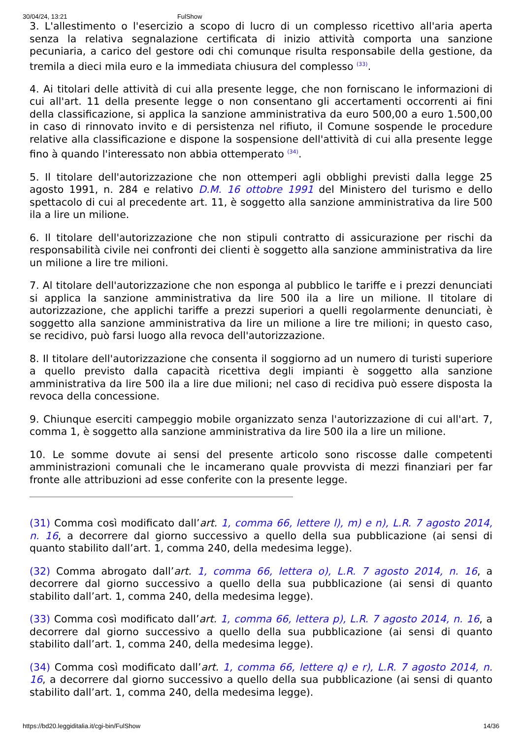30/04/24, 13:21 FulShow
3. L'allestimento o l'esercizio a scopo di lucro di un complesso ricettivo all'aria aperta senza la relativa segnalazione certificata di inizio attività comporta una sanzione pecuniaria, a carico del gestore odi chi comunque risulta responsabile della gestione, da tremila a dieci mila euro e la immediata chiusura del complesso <sup>(33)</sup>.
4. Ai titolari delle attività di cui alla presente legge, che non forniscano le informazioni di cui all'art. 11 della presente legge o non consentano gli accertamenti occorrenti ai fini della classificazione, si applica la sanzione amministrativa da euro 500,00 a euro 1.500,00 in caso di rinnovato invito e di persistenza nel rifiuto, il Comune sospende le procedure relative alla classificazione e dispone la sospensione dell'attività di cui alla presente legge fino à quando l'interessato non abbia ottemperato <sup>(34)</sup>.
5. Il titolare dell'autorizzazione che non ottemperi agli obblighi previsti dalla legge 25 agosto 1991, n. 284 e relativo D.M. 16 ottobre 1991 del Ministero del turismo e dello spettacolo di cui al precedente art. 11, è soggetto alla sanzione amministrativa da lire 500 ila a lire un milione.
6. Il titolare dell'autorizzazione che non stipuli contratto di assicurazione per rischi da responsabilità civile nei confronti dei clienti è soggetto alla sanzione amministrativa da lire un milione a lire tre milioni.
7. Al titolare dell'autorizzazione che non esponga al pubblico le tariffe e i prezzi denunciati si applica la sanzione amministrativa da lire 500 ila a lire un milione. Il titolare di autorizzazione, che applichi tariffe a prezzi superiori a quelli regolarmente denunciati, è soggetto alla sanzione amministrativa da lire un milione a lire tre milioni; in questo caso, se recidivo, può farsi luogo alla revoca dell'autorizzazione.
8. Il titolare dell'autorizzazione che consenta il soggiorno ad un numero di turisti superiore a quello previsto dalla capacità ricettiva degli impianti è soggetto alla sanzione amministrativa da lire 500 ila a lire due milioni; nel caso di recidiva può essere disposta la revoca della concessione.
9. Chiunque eserciti campeggio mobile organizzato senza l'autorizzazione di cui all'art. 7, comma 1, è soggetto alla sanzione amministrativa da lire 500 ila a lire un milione.
10. Le somme dovute ai sensi del presente articolo sono riscosse dalle competenti amministrazioni comunali che le incamerano quale provvista di mezzi finanziari per far fronte alle attribuzioni ad esse conferite con la presente legge.
(31) Comma così modificato dall’art. 1, comma 66, lettere l), m) e n), L.R. 7 agosto 2014, n. 16, a decorrere dal giorno successivo a quello della sua pubblicazione (ai sensi di quanto stabilito dall’art. 1, comma 240, della medesima legge).
(32) Comma abrogato dall’art. 1, comma 66, lettera o), L.R. 7 agosto 2014, n. 16, a decorrere dal giorno successivo a quello della sua pubblicazione (ai sensi di quanto stabilito dall’art. 1, comma 240, della medesima legge).
(33) Comma così modificato dall’art. 1, comma 66, lettera p), L.R. 7 agosto 2014, n. 16, a decorrere dal giorno successivo a quello della sua pubblicazione (ai sensi di quanto stabilito dall’art. 1, comma 240, della medesima legge).
(34) Comma così modificato dall’art. 1, comma 66, lettere q) e r), L.R. 7 agosto 2014, n. 16, a decorrere dal giorno successivo a quello della sua pubblicazione (ai sensi di quanto stabilito dall’art. 1, comma 240, della medesima legge).
https://bd20.leggiditalia.it/cgi-bin/FulShow 14/36